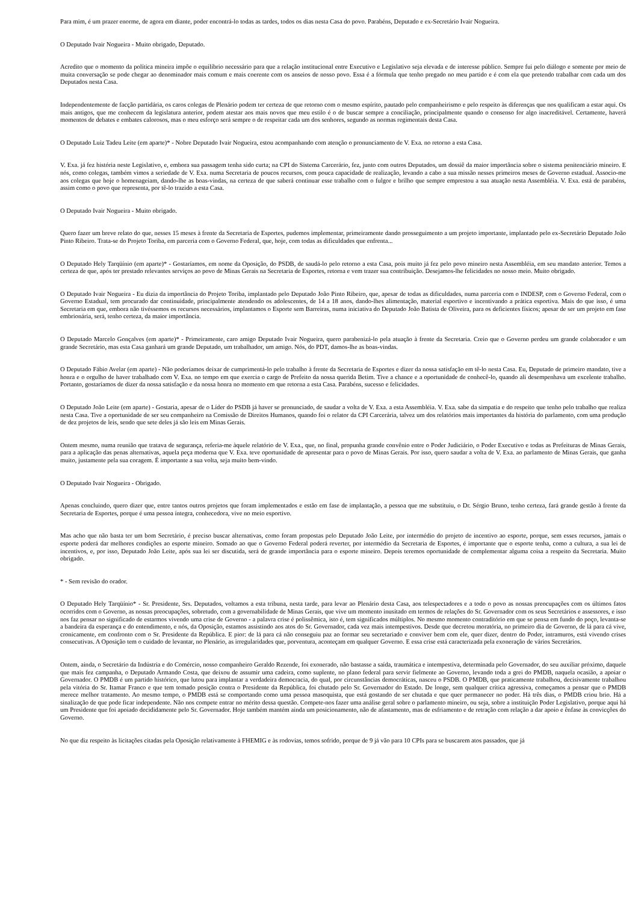Para mim, é um prazer enorme, de agora em diante, poder encontrá-lo todas as tardes, todos os dias nesta Casa do povo. Parabéns, Deputado e ex-Secretário Ivair Nogueira.
O Deputado Ivair Nogueira - Muito obrigado, Deputado.
Acredito que o momento da política mineira impõe o equilíbrio necessário para que a relação institucional entre Executivo e Legislativo seja elevada e de interesse público. Sempre fui pelo diálogo e somente por meio de muita conversação se pode chegar ao denominador mais comum e mais coerente com os anseios de nosso povo. Essa é a fórmula que tenho pregado no meu partido e é com ela que pretendo trabalhar com cada um dos Deputados nesta Casa.
Independentemente de facção partidária, os caros colegas de Plenário podem ter certeza de que retorno com o mesmo espírito, pautado pelo companheirismo e pelo respeito às diferenças que nos qualificam a estar aqui. Os mais antigos, que me conhecem da legislatura anterior, podem atestar aos mais novos que meu estilo é o de buscar sempre a conciliação, principalmente quando o consenso for algo inacreditável. Certamente, haverá momentos de debates e embates calorosos, mas o meu esforço será sempre o de respeitar cada um dos senhores, segundo as normas regimentais desta Casa.
O Deputado Luiz Tadeu Leite (em aparte)* - Nobre Deputado Ivair Nogueira, estou acompanhando com atenção o pronunciamento de V. Exa. no retorno a esta Casa.
V. Exa. já fez história neste Legislativo, e, embora sua passagem tenha sido curta; na CPI do Sistema Carcerário, fez, junto com outros Deputados, um dossiê da maior importância sobre o sistema penitenciário mineiro. E nós, como colegas, também vimos a seriedade de V. Exa. numa Secretaria de poucos recursos, com pouca capacidade de realização, levando a cabo a sua missão nesses primeiros meses de Governo estadual. Associo-me aos colegas que hoje o homenageiam, dando-lhe as boas-vindas, na certeza de que saberá continuar esse trabalho com o fulgor e brilho que sempre emprestou a sua atuação nesta Assembléia. V. Exa. está de parabéns, assim como o povo que representa, por tê-lo trazido a esta Casa.
O Deputado Ivair Nogueira - Muito obrigado.
Quero fazer um breve relato do que, nesses 15 meses à frente da Secretaria de Esportes, pudemos implementar, primeiramente dando prosseguimento a um projeto importante, implantado pelo ex-Secretário Deputado João Pinto Ribeiro. Trata-se do Projeto Toriba, em parceria com o Governo Federal, que, hoje, com todas as dificuldades que enfrenta...
O Deputado Hely Tarqüínio (em aparte)* - Gostaríamos, em nome da Oposição, do PSDB, de saudá-lo pelo retorno a esta Casa, pois muito já fez pelo povo mineiro nesta Assembléia, em seu mandato anterior. Temos a certeza de que, após ter prestado relevantes serviços ao povo de Minas Gerais na Secretaria de Esportes, retorna e vem trazer sua contribuição. Desejamos-lhe felicidades no nosso meio. Muito obrigado.
O Deputado Ivair Nogueira - Eu dizia da importância do Projeto Toriba, implantado pelo Deputado João Pinto Ribeiro, que, apesar de todas as dificuldades, numa parceria com o INDESP, com o Governo Federal, com o Governo Estadual, tem procurado dar continuidade, principalmente atendendo os adolescentes, de 14 a 18 anos, dando-lhes alimentação, material esportivo e incentivando a prática esportiva. Mais do que isso, é uma Secretaria em que, embora não tivéssemos os recursos necessários, implantamos o Esporte sem Barreiras, numa iniciativa do Deputado João Batista de Oliveira, para os deficientes físicos; apesar de ser um projeto em fase embrionária, será, tenho certeza, da maior importância.
O Deputado Marcelo Gonçalves (em aparte)* - Primeiramente, caro amigo Deputado Ivair Nogueira, quero parabenizá-lo pela atuação à frente da Secretaria. Creio que o Governo perdeu um grande colaborador e um grande Secretário, mas esta Casa ganhará um grande Deputado, um trabalhador, um amigo. Nós, do PDT, damos-lhe as boas-vindas.
O Deputado Fábio Avelar (em aparte) - Não poderíamos deixar de cumprimentá-lo pelo trabalho à frente da Secretaria de Esportes e dizer da nossa satisfação em tê-lo nesta Casa. Eu, Deputado de primeiro mandato, tive a honra e o orgulho de haver trabalhado com V. Exa. no tempo em que exercia o cargo de Prefeito da nossa querida Betim. Tive a chance e a oportunidade de conhecê-lo, quando ali desempenhava um excelente trabalho. Portanto, gostaríamos de dizer da nossa satisfação e da nossa honra no momento em que retorna a esta Casa. Parabéns, sucesso e felicidades.
O Deputado João Leite (em aparte) - Gostaria, apesar de o Líder do PSDB já haver se pronunciado, de saudar a volta de V. Exa. a esta Assembléia. V. Exa. sabe da simpatia e do respeito que tenho pelo trabalho que realiza nesta Casa. Tive a oportunidade de ser seu companheiro na Comissão de Direitos Humanos, quando foi o relator da CPI Carcerária, talvez um dos relatórios mais importantes da história do parlamento, com uma produção de dez projetos de leis, sendo que sete deles já são leis em Minas Gerais.
Ontem mesmo, numa reunião que tratava de segurança, referia-me àquele relatório de V. Exa., que, no final, propunha grande convênio entre o Poder Judiciário, o Poder Executivo e todas as Prefeituras de Minas Gerais, para a aplicação das penas alternativas, aquela peça moderna que V. Exa. teve oportunidade de apresentar para o povo de Minas Gerais. Por isso, quero saudar a volta de V. Exa. ao parlamento de Minas Gerais, que ganha muito, justamente pela sua coragem. É importante a sua volta, seja muito bem-vindo.
O Deputado Ivair Nogueira - Obrigado.
Apenas concluindo, quero dizer que, entre tantos outros projetos que foram implementados e estão em fase de implantação, a pessoa que me substituiu, o Dr. Sérgio Bruno, tenho certeza, fará grande gestão à frente da Secretaria de Esportes, porque é uma pessoa íntegra, conhecedora, vive no meio esportivo.
Mas acho que não basta ter um bom Secretário, é preciso buscar alternativas, como foram propostas pelo Deputado João Leite, por intermédio do projeto de incentivo ao esporte, porque, sem esses recursos, jamais o esporte poderá dar melhores condições ao esporte mineiro. Somado ao que o Governo Federal poderá reverter, por intermédio da Secretaria de Esportes, é importante que o esporte tenha, como a cultura, a sua lei de incentivos, e, por isso, Deputado João Leite, após sua lei ser discutida, será de grande importância para o esporte mineiro. Depois teremos oportunidade de complementar alguma coisa a respeito da Secretaria. Muito obrigado.
* - Sem revisão do orador.
O Deputado Hely Tarqüínio* - Sr. Presidente, Srs. Deputados, voltamos a esta tribuna, nesta tarde, para levar ao Plenário desta Casa, aos telespectadores e a todo o povo as nossas preocupações com os últimos fatos ocorridos com o Governo, as nossas preocupações, sobretudo, com a governabilidade de Minas Gerais, que vive um momento inusitado em termos de relações do Sr. Governador com os seus Secretários e assessores, e isso nos faz pensar no significado de estarmos vivendo uma crise de Governo - a palavra crise é polissêmica, isto é, tem significados múltiplos. No mesmo momento contraditório em que se pensa em fundo do poço, levanta-se a bandeira da esperança e do entendimento, e nós, da Oposição, estamos assistindo aos atos do Sr. Governador, cada vez mais intempestivos. Desde que decretou moratória, no primeiro dia de Governo, de lá para cá vive, cronicamente, em confronto com o Sr. Presidente da República. E pior: de lá para cá não conseguiu paz ao formar seu secretariado e conviver bem com ele, quer dizer, dentro do Poder, intramuros, está vivendo crises consecutivas. A Oposição tem o cuidado de levantar, no Plenário, as irregularidades que, porventura, aconteçam em qualquer Governo. E essa crise está caracterizada pela exoneração de vários Secretários.
Ontem, ainda, o Secretário da Indústria e do Comércio, nosso companheiro Geraldo Rezende, foi exonerado, não bastasse a saída, traumática e intempestiva, determinada pelo Governador, do seu auxiliar próximo, daquele que mais fez campanha, o Deputado Armando Costa, que deixou de assumir uma cadeira, como suplente, no plano federal para servir fielmente ao Governo, levando toda a grei do PMDB, naquela ocasião, a apoiar o Governador. O PMDB é um partido histórico, que lutou para implantar a verdadeira democracia, do qual, por circunstâncias democráticas, nasceu o PSDB. O PMDB, que praticamente trabalhou, decisivamente trabalhou pela vitória do Sr. Itamar Franco e que tem tomado posição contra o Presidente da República, foi chutado pelo Sr. Governador do Estado. De longe, sem qualquer crítica agressiva, começamos a pensar que o PMDB merece melhor tratamento. Ao mesmo tempo, o PMDB está se comportando como uma pessoa masoquista, que está gostando de ser chutada e que quer permanecer no poder. Há três dias, o PMDB criou brio. Há a sinalização de que pode ficar independente. Não nos compete entrar no mérito dessa questão. Compete-nos fazer uma análise geral sobre o parlamento mineiro, ou seja, sobre a instituição Poder Legislativo, porque aqui há um Presidente que foi apoiado decididamente pelo Sr. Governador. Hoje também mantém ainda um posicionamento, não de afastamento, mas de esfriamento e de retração com relação a dar apoio e ênfase às convicções do Governo.
No que diz respeito às licitações citadas pela Oposição relativamente à FHEMIG e às rodovias, temos sofrido, porque de 9 já vão para 10 CPIs para se buscarem atos passados, que já